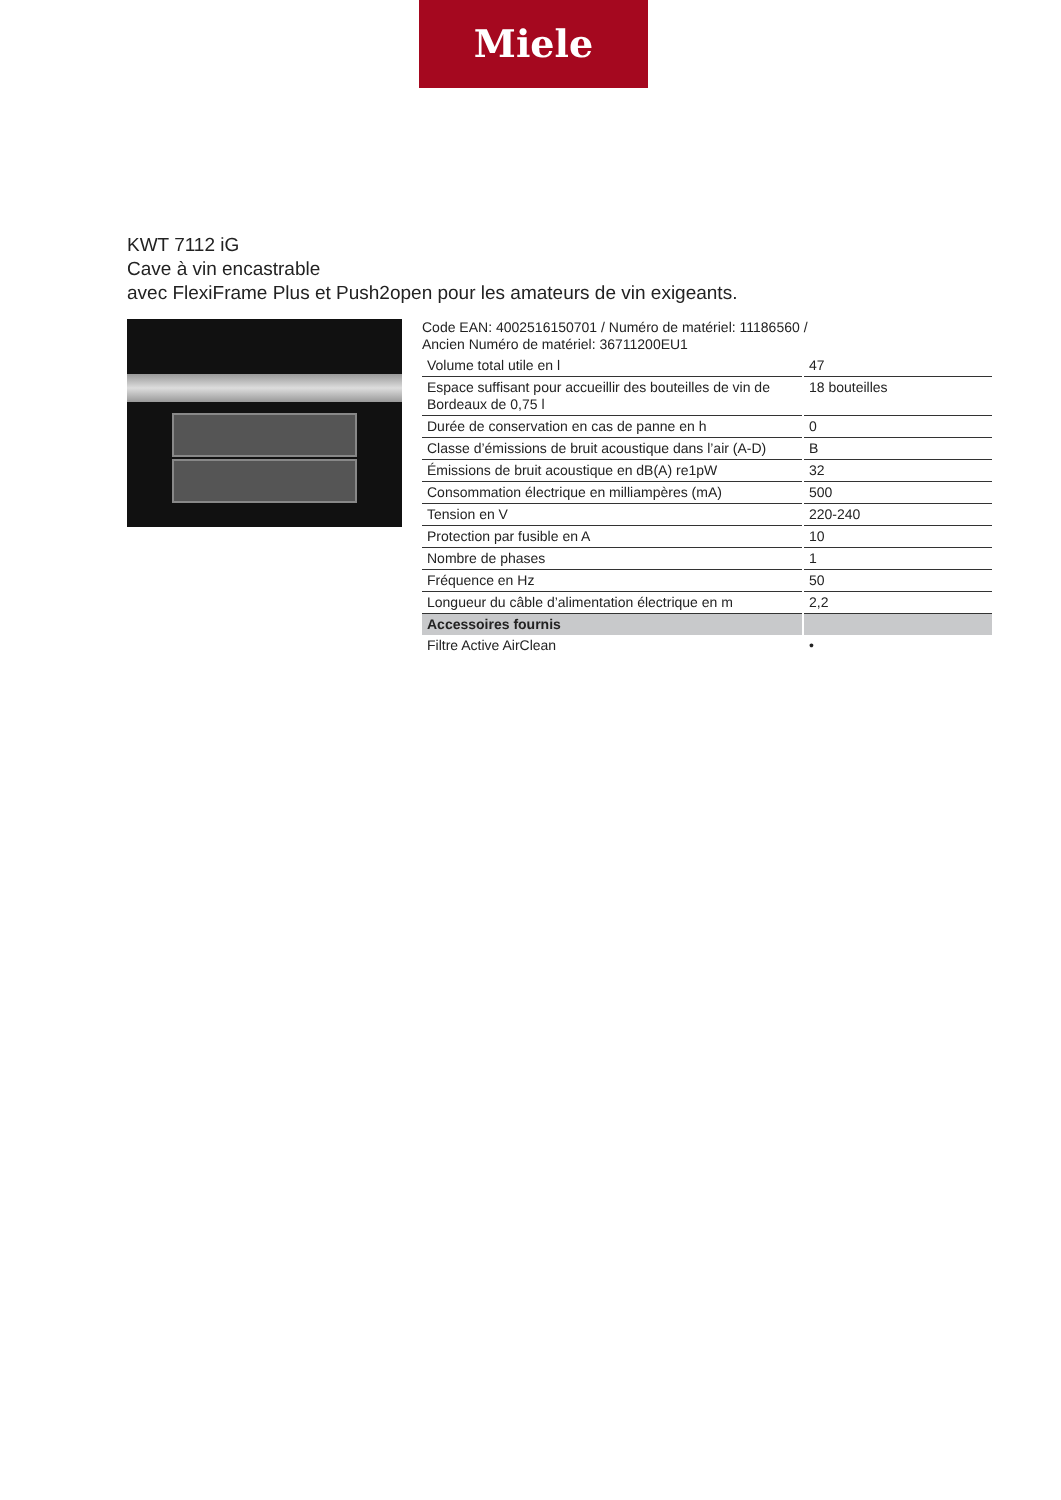Miele
KWT 7112 iG
Cave à vin encastrable
avec FlexiFrame Plus et Push2open pour les amateurs de vin exigeants.
Code EAN: 4002516150701 / Numéro de matériel: 11186560 /
Ancien Numéro de matériel: 36711200EU1
| Volume total utile en l | 47 |
| Espace suffisant pour accueillir des bouteilles de vin de Bordeaux de 0,75 l | 18 bouteilles |
| Durée de conservation en cas de panne en h | 0 |
| Classe d’émissions de bruit acoustique dans l’air (A-D) | B |
| Émissions de bruit acoustique en dB(A) re1pW | 32 |
| Consommation électrique en milliampères (mA) | 500 |
| Tension en V | 220-240 |
| Protection par fusible en A | 10 |
| Nombre de phases | 1 |
| Fréquence en Hz | 50 |
| Longueur du câble d’alimentation électrique en m | 2,2 |
| Accessoires fournis | |
| Filtre Active AirClean | • |